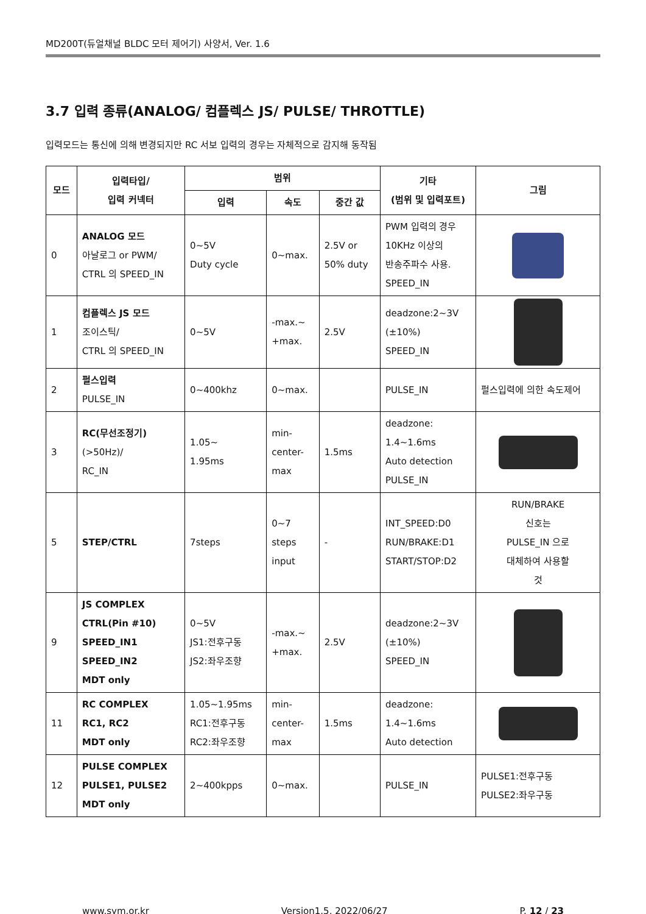MD200T(듀얼채널 BLDC 모터 제어기) 사양서, Ver. 1.6
3.7 입력 종류(ANALOG/ 컴플렉스 JS/ PULSE/ THROTTLE)
입력모드는 통신에 의해 변경되지만 RC 서보 입력의 경우는 자체적으로 감지해 동작됨
| 모드 | 입력타입/ 입력 커넥터 | 범위 | | | 기타 (범위 및 입력포트) | 그림 |
| --- | --- | --- | --- | --- | --- | --- |
| | | 입력 | 속도 | 중간 값 | | |
| 0 | ANALOG 모드 아날로그 or PWM/ CTRL 의 SPEED_IN | 0~5V Duty cycle | 0~max. | 2.5V or 50% duty | PWM 입력의 경우 10KHz 이상의 반송주파수 사용. SPEED_IN | |
| 1 | 컴플렉스 JS 모드 조이스틱/ CTRL 의 SPEED_IN | 0~5V | -max.~ +max. | 2.5V | deadzone:2~3V (±10%) SPEED_IN | |
| 2 | 펄스입력 PULSE_IN | 0~400khz | 0~max. | | PULSE_IN | 펄스입력에 의한 속도제어 |
| 3 | RC(무선조정기) (>50Hz)/ RC_IN | 1.05~ 1.95ms | min- center- max | 1.5ms | deadzone: 1.4~1.6ms Auto detection PULSE_IN | |
| 5 | STEP/CTRL | 7steps | 0~7 steps input | - | INT_SPEED:D0 RUN/BRAKE:D1 START/STOP:D2 | RUN/BRAKE 신호는 PULSE_IN 으로 대체하여 사용할 것 |
| 9 | JS COMPLEX CTRL(Pin #10) SPEED_IN1 SPEED_IN2 MDT only | 0~5V JS1:전후구동 JS2:좌우조향 | -max.~ +max. | 2.5V | deadzone:2~3V (±10%) SPEED_IN | |
| 11 | RC COMPLEX RC1, RC2 MDT only | 1.05~1.95ms RC1:전후구동 RC2:좌우조향 | min- center- max | 1.5ms | deadzone: 1.4~1.6ms Auto detection | |
| 12 | PULSE COMPLEX PULSE1, PULSE2 MDT only | 2~400kpps | 0~max. | | PULSE_IN | PULSE1:전후구동 PULSE2:좌우구동 |
www.sym.or.kr Version1.5, 2022/06/27 P. 12 / 23